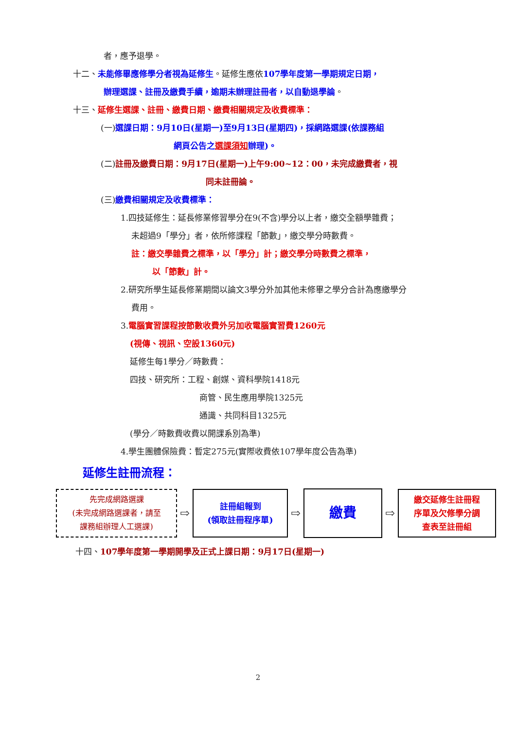者，應予退學。
十二、未能修畢應修學分者視為延修生。延修生應依107學年度第一學期規定日期，
辦理選課、註冊及繳費手續，逾期未辦理註冊者，以自動退學論。
十三、延修生選課、註冊、繳費日期、繳費相關規定及收費標準：
(一)選課日期：9月10日(星期一)至9月13日(星期四)，採網路選課(依課務組
網頁公告之選課須知辦理)。
(二)註冊及繳費日期：9月17日(星期一)上午9:00~12：00，未完成繳費者，視
同未註冊論。
(三)繳費相關規定及收費標準：
1.四技延修生：延長修業修習學分在9(不含)學分以上者，繳交全額學雜費；
未超過9「學分」者，依所修課程「節數」，繳交學分時數費。
註：繳交學雜費之標準，以「學分」計；繳交學分時數費之標準，
以「節數」計。
2.研究所學生延長修業期間以論文3學分外加其他未修畢之學分合計為應繳學分
費用。
3.電腦實習課程按節數收費外另加收電腦實習費1260元
(視傳、視訊、空設1360元)
延修生每1學分／時數費：
四技、研究所：工程、創媒、資科學院1418元
商管、民生應用學院1325元
通識、共同科目1325元
(學分／時數費收費以開課系別為準)
4.學生團體保險費：暫定275元(實際收費依107學年度公告為準)
延修生註冊流程：
先完成網路選課
(未完成網路選課者，請至
課務組辦理人工選課)
⇨
註冊組報到
(領取註冊程序單)
⇨
繳費
⇨
繳交延修生註冊程
序單及欠修學分調
查表至註冊組
十四、107學年度第一學期開學及正式上課日期：9月17日(星期一)
2